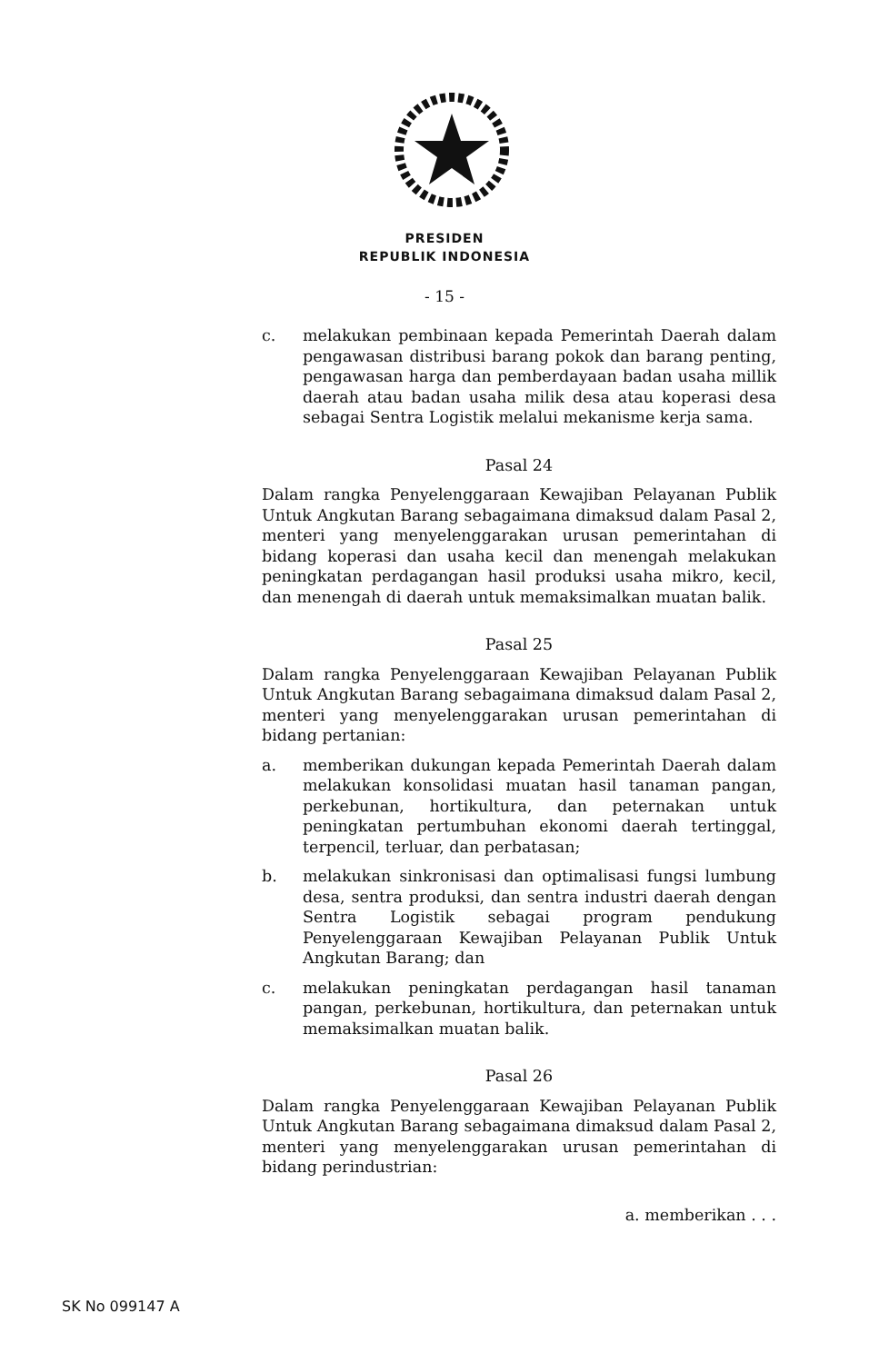PRESIDEN
REPUBLIK INDONESIA
- 15 -
c. melakukan pembinaan kepada Pemerintah Daerah dalam pengawasan distribusi barang pokok dan barang penting, pengawasan harga dan pemberdayaan badan usaha millik daerah atau badan usaha milik desa atau koperasi desa sebagai Sentra Logistik melalui mekanisme kerja sama.
Pasal 24
Dalam rangka Penyelenggaraan Kewajiban Pelayanan Publik Untuk Angkutan Barang sebagaimana dimaksud dalam Pasal 2, menteri yang menyelenggarakan urusan pemerintahan di bidang koperasi dan usaha kecil dan menengah melakukan peningkatan perdagangan hasil produksi usaha mikro, kecil, dan menengah di daerah untuk memaksimalkan muatan balik.
Pasal 25
Dalam rangka Penyelenggaraan Kewajiban Pelayanan Publik Untuk Angkutan Barang sebagaimana dimaksud dalam Pasal 2, menteri yang menyelenggarakan urusan pemerintahan di bidang pertanian:
a. memberikan dukungan kepada Pemerintah Daerah dalam melakukan konsolidasi muatan hasil tanaman pangan, perkebunan, hortikultura, dan peternakan untuk peningkatan pertumbuhan ekonomi daerah tertinggal, terpencil, terluar, dan perbatasan;
b. melakukan sinkronisasi dan optimalisasi fungsi lumbung desa, sentra produksi, dan sentra industri daerah dengan Sentra Logistik sebagai program pendukung Penyelenggaraan Kewajiban Pelayanan Publik Untuk Angkutan Barang; dan
c. melakukan peningkatan perdagangan hasil tanaman pangan, perkebunan, hortikultura, dan peternakan untuk memaksimalkan muatan balik.
Pasal 26
Dalam rangka Penyelenggaraan Kewajiban Pelayanan Publik Untuk Angkutan Barang sebagaimana dimaksud dalam Pasal 2, menteri yang menyelenggarakan urusan pemerintahan di bidang perindustrian:
a. memberikan . . .
SK No 099147 A